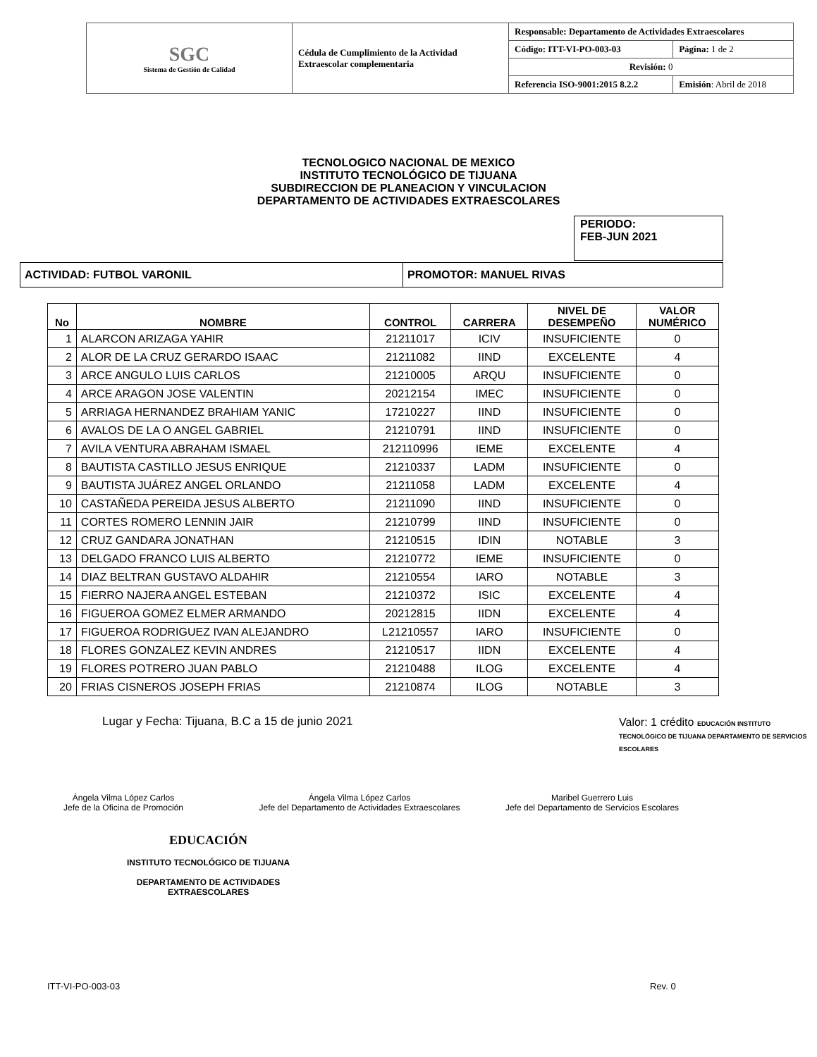| SGC Sistema de Gestión de Calidad | Cédula de Cumplimiento de la Actividad Extraescolar complementaria | Responsable: Departamento de Actividades Extraescolares | |
| | | Código: ITT-VI-PO-003-03 | Página: 1 de 2 |
| | | Revisión: 0 | |
| | | Referencia ISO-9001:2015 8.2.2 | Emisión : Abril de 2018 |
TECNOLOGICO NACIONAL DE MEXICO
INSTITUTO TECNOLÓGICO DE TIJUANA
SUBDIRECCION DE PLANEACION Y VINCULACION
DEPARTAMENTO DE ACTIVIDADES EXTRAESCOLARES
PERIODO:
FEB-JUN 2021
| ACTIVIDAD: FUTBOL VARONIL | PROMOTOR: MANUEL RIVAS |
| No | NOMBRE | CONTROL | CARRERA | NIVEL DE DESEMPEÑO | VALOR NUMÉRICO |
| --- | --- | --- | --- | --- | --- |
| 1 | ALARCON ARIZAGA YAHIR | 21211017 | ICIV | INSUFICIENTE | 0 |
| 2 | ALOR DE LA CRUZ GERARDO ISAAC | 21211082 | IIND | EXCELENTE | 4 |
| 3 | ARCE ANGULO LUIS CARLOS | 21210005 | ARQU | INSUFICIENTE | 0 |
| 4 | ARCE ARAGON JOSE VALENTIN | 20212154 | IMEC | INSUFICIENTE | 0 |
| 5 | ARRIAGA HERNANDEZ BRAHIAM YANIC | 17210227 | IIND | INSUFICIENTE | 0 |
| 6 | AVALOS DE LA O ANGEL GABRIEL | 21210791 | IIND | INSUFICIENTE | 0 |
| 7 | AVILA VENTURA ABRAHAM ISMAEL | 212110996 | IEME | EXCELENTE | 4 |
| 8 | BAUTISTA CASTILLO JESUS ENRIQUE | 21210337 | LADM | INSUFICIENTE | 0 |
| 9 | BAUTISTA JUÁREZ ANGEL ORLANDO | 21211058 | LADM | EXCELENTE | 4 |
| 10 | CASTAÑEDA PEREIDA JESUS ALBERTO | 21211090 | IIND | INSUFICIENTE | 0 |
| 11 | CORTES ROMERO LENNIN JAIR | 21210799 | IIND | INSUFICIENTE | 0 |
| 12 | CRUZ GANDARA JONATHAN | 21210515 | IDIN | NOTABLE | 3 |
| 13 | DELGADO FRANCO LUIS ALBERTO | 21210772 | IEME | INSUFICIENTE | 0 |
| 14 | DIAZ BELTRAN GUSTAVO ALDAHIR | 21210554 | IARO | NOTABLE | 3 |
| 15 | FIERRO NAJERA ANGEL ESTEBAN | 21210372 | ISIC | EXCELENTE | 4 |
| 16 | FIGUEROA GOMEZ ELMER ARMANDO | 20212815 | IIDN | EXCELENTE | 4 |
| 17 | FIGUEROA RODRIGUEZ IVAN ALEJANDRO | L21210557 | IARO | INSUFICIENTE | 0 |
| 18 | FLORES GONZALEZ KEVIN ANDRES | 21210517 | IIDN | EXCELENTE | 4 |
| 19 | FLORES POTRERO JUAN PABLO | 21210488 | ILOG | EXCELENTE | 4 |
| 20 | FRIAS CISNEROS JOSEPH FRIAS | 21210874 | ILOG | NOTABLE | 3 |
Lugar y Fecha: Tijuana, B.C a 15 de junio 2021
Valor: 1 crédito EDUCACIÓN INSTITUTO TECNOLÓGICO DE TIJUANA DEPARTAMENTO DE SERVICIOS ESCOLARES
Ángela Vilma López Carlos
Jefe de la Oficina de Promoción
Ángela Vilma López Carlos
Jefe del Departamento de Actividades Extraescolares
Maribel Guerrero Luis
Jefe del Departamento de Servicios Escolares
EDUCACIÓN
INSTITUTO TECNOLÓGICO DE TIJUANA
DEPARTAMENTO DE ACTIVIDADES
EXTRAESCOLARES
ITT-VI-PO-003-03 Rev. 0